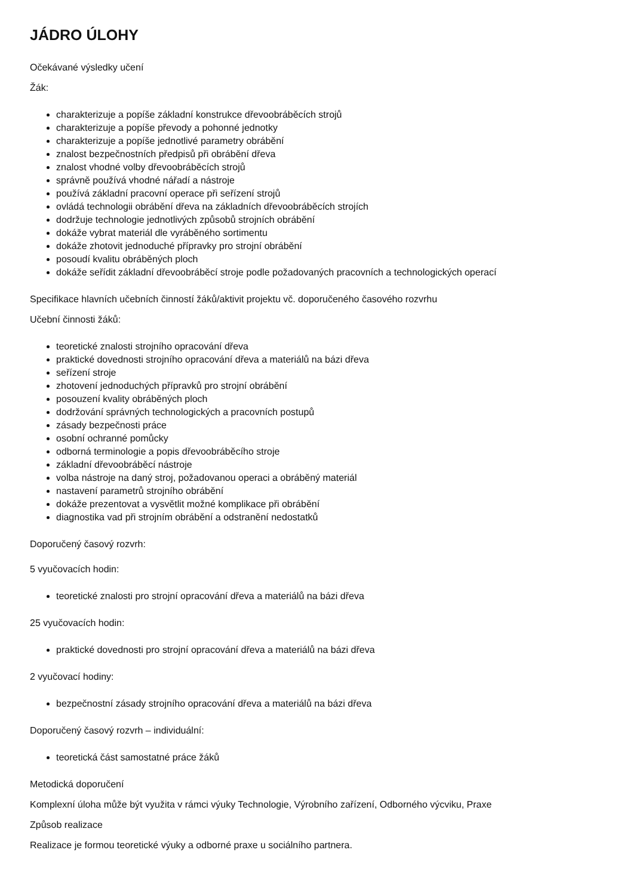JÁDRO ÚLOHY
Očekávané výsledky učení
Žák:
charakterizuje a popíše základní konstrukce dřevoobráběcích strojů
charakterizuje a popíše převody a pohonné jednotky
charakterizuje a popíše jednotlivé parametry obrábění
znalost bezpečnostních předpisů při obrábění dřeva
znalost vhodné volby dřevoobráběcích strojů
správně používá vhodné nářadí a nástroje
používá základní pracovní operace při seřízení strojů
ovládá technologii obrábění dřeva na základních dřevoobráběcích strojích
dodržuje technologie jednotlivých způsobů strojních obrábění
dokáže vybrat materiál dle vyráběného sortimentu
dokáže zhotovit jednoduché přípravky pro strojní obrábění
posoudí kvalitu obráběných ploch
dokáže seřídit základní dřevoobráběcí stroje podle požadovaných pracovních a technologických operací
Specifikace hlavních učebních činností žáků/aktivit projektu vč. doporučeného časového rozvrhu
Učební činnosti žáků:
teoretické znalosti strojního opracování dřeva
praktické dovednosti strojního opracování dřeva a materiálů na bázi dřeva
seřízení stroje
zhotovení jednoduchých přípravků pro strojní obrábění
posouzení kvality obráběných ploch
dodržování správných technologických a pracovních postupů
zásady bezpečnosti práce
osobní ochranné pomůcky
odborná terminologie a popis dřevoobráběcího stroje
základní dřevoobráběcí nástroje
volba nástroje na daný stroj, požadovanou operaci a obráběný materiál
nastavení parametrů strojního obrábění
dokáže prezentovat a vysvětlit možné komplikace při obrábění
diagnostika vad při strojním obrábění a odstranění nedostatků
Doporučený časový rozvrh:
5 vyučovacích hodin:
teoretické znalosti pro strojní opracování dřeva a materiálů na bázi dřeva
25 vyučovacích hodin:
praktické dovednosti pro strojní opracování dřeva a materiálů na bázi dřeva
2 vyučovací hodiny:
bezpečnostní zásady strojního opracování dřeva a materiálů na bázi dřeva
Doporučený časový rozvrh – individuální:
teoretická část samostatné práce žáků
Metodická doporučení
Komplexní úloha může být využita v rámci výuky Technologie, Výrobního zařízení, Odborného výcviku, Praxe
Způsob realizace
Realizace je formou teoretické výuky a odborné praxe u sociálního partnera.